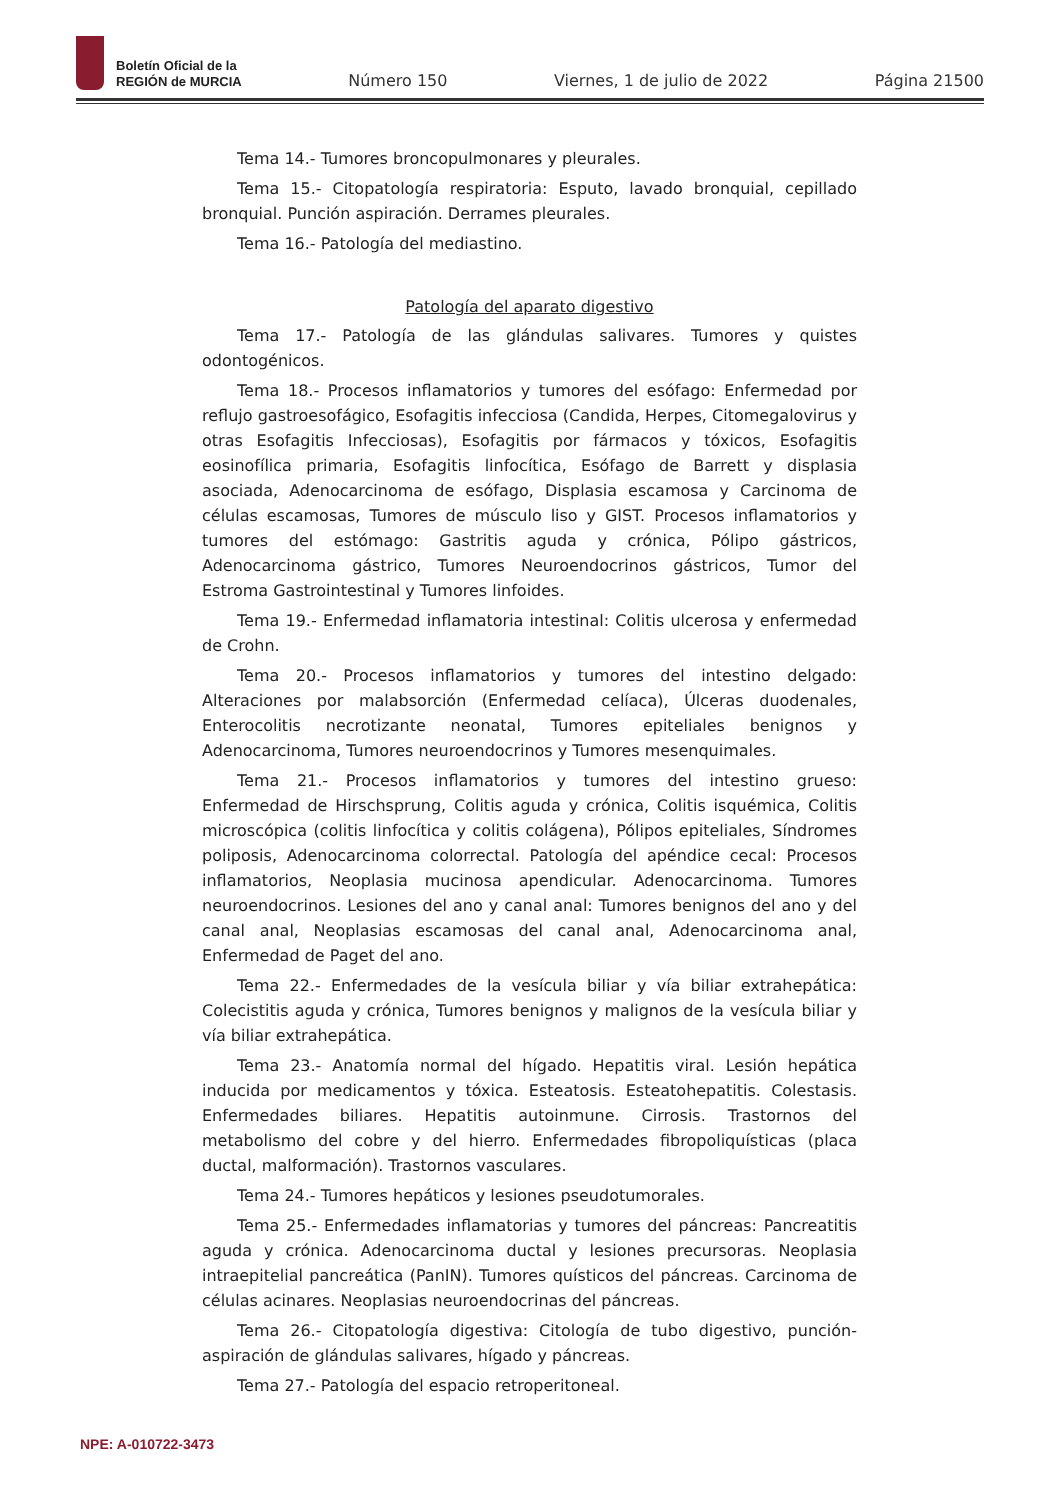Boletín Oficial de la
REGIÓN de MURCIA
Número 150 Viernes, 1 de julio de 2022 Página 21500
Tema 14.- Tumores broncopulmonares y pleurales.
Tema 15.- Citopatología respiratoria: Esputo, lavado bronquial, cepillado bronquial. Punción aspiración. Derrames pleurales.
Tema 16.- Patología del mediastino.
Patología del aparato digestivo
Tema 17.- Patología de las glándulas salivares. Tumores y quistes odontogénicos.
Tema 18.- Procesos inflamatorios y tumores del esófago: Enfermedad por reflujo gastroesofágico, Esofagitis infecciosa (Candida, Herpes, Citomegalovirus y otras Esofagitis Infecciosas), Esofagitis por fármacos y tóxicos, Esofagitis eosinofílica primaria, Esofagitis linfocítica, Esófago de Barrett y displasia asociada, Adenocarcinoma de esófago, Displasia escamosa y Carcinoma de células escamosas, Tumores de músculo liso y GIST. Procesos inflamatorios y tumores del estómago: Gastritis aguda y crónica, Pólipo gástricos, Adenocarcinoma gástrico, Tumores Neuroendocrinos gástricos, Tumor del Estroma Gastrointestinal y Tumores linfoides.
Tema 19.- Enfermedad inflamatoria intestinal: Colitis ulcerosa y enfermedad de Crohn.
Tema 20.- Procesos inflamatorios y tumores del intestino delgado: Alteraciones por malabsorción (Enfermedad celíaca), Úlceras duodenales, Enterocolitis necrotizante neonatal, Tumores epiteliales benignos y Adenocarcinoma, Tumores neuroendocrinos y Tumores mesenquimales.
Tema 21.- Procesos inflamatorios y tumores del intestino grueso: Enfermedad de Hirschsprung, Colitis aguda y crónica, Colitis isquémica, Colitis microscópica (colitis linfocítica y colitis colágena), Pólipos epiteliales, Síndromes poliposis, Adenocarcinoma colorrectal. Patología del apéndice cecal: Procesos inflamatorios, Neoplasia mucinosa apendicular. Adenocarcinoma. Tumores neuroendocrinos. Lesiones del ano y canal anal: Tumores benignos del ano y del canal anal, Neoplasias escamosas del canal anal, Adenocarcinoma anal, Enfermedad de Paget del ano.
Tema 22.- Enfermedades de la vesícula biliar y vía biliar extrahepática: Colecistitis aguda y crónica, Tumores benignos y malignos de la vesícula biliar y vía biliar extrahepática.
Tema 23.- Anatomía normal del hígado. Hepatitis viral. Lesión hepática inducida por medicamentos y tóxica. Esteatosis. Esteatohepatitis. Colestasis. Enfermedades biliares. Hepatitis autoinmune. Cirrosis. Trastornos del metabolismo del cobre y del hierro. Enfermedades fibropoliquísticas (placa ductal, malformación). Trastornos vasculares.
Tema 24.- Tumores hepáticos y lesiones pseudotumorales.
Tema 25.- Enfermedades inflamatorias y tumores del páncreas: Pancreatitis aguda y crónica. Adenocarcinoma ductal y lesiones precursoras. Neoplasia intraepitelial pancreática (PanIN). Tumores quísticos del páncreas. Carcinoma de células acinares. Neoplasias neuroendocrinas del páncreas.
Tema 26.- Citopatología digestiva: Citología de tubo digestivo, punción-aspiración de glándulas salivares, hígado y páncreas.
Tema 27.- Patología del espacio retroperitoneal.
NPE: A-010722-3473